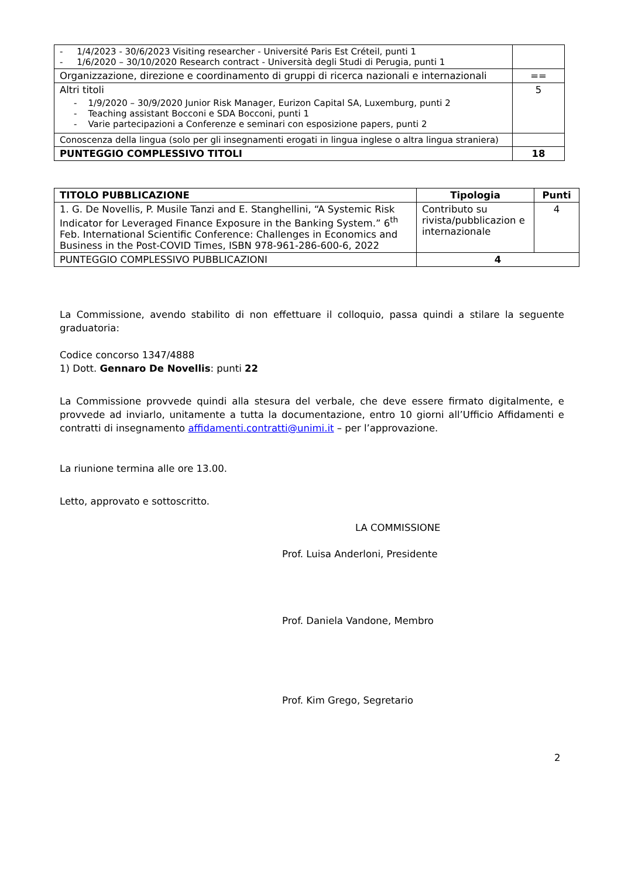| - 1/4/2023 - 30/6/2023 Visiting researcher - Université Paris Est Créteil, punti 1 - 1/6/2020 – 30/10/2020 Research contract - Università degli Studi di Perugia, punti 1 | |
| Organizzazione, direzione e coordinamento di gruppi di ricerca nazionali e internazionali | == |
| Altri titoli - 1/9/2020 – 30/9/2020 Junior Risk Manager, Eurizon Capital SA, Luxemburg, punti 2 - Teaching assistant Bocconi e SDA Bocconi, punti 1 - Varie partecipazioni a Conferenze e seminari con esposizione papers, punti 2 | 5 |
| Conoscenza della lingua (solo per gli insegnamenti erogati in lingua inglese o altra lingua straniera) | |
| PUNTEGGIO COMPLESSIVO TITOLI | 18 |
| TITOLO PUBBLICAZIONE | Tipologia | Punti |
| --- | --- | --- |
| 1. G. De Novellis, P. Musile Tanzi and E. Stanghellini, “A Systemic Risk Indicator for Leveraged Finance Exposure in the Banking System.” 6<sup>th</sup> Feb. International Scientific Conference: Challenges in Economics and Business in the Post-COVID Times, ISBN 978-961-286-600-6, 2022 | Contributo su rivista/pubblicazion e internazionale | 4 |
| PUNTEGGIO COMPLESSIVO PUBBLICAZIONI | 4 | |
La Commissione, avendo stabilito di non effettuare il colloquio, passa quindi a stilare la seguente graduatoria:
Codice concorso 1347/4888
1) Dott. Gennaro De Novellis: punti 22
La Commissione provvede quindi alla stesura del verbale, che deve essere firmato digitalmente, e provvede ad inviarlo, unitamente a tutta la documentazione, entro 10 giorni all’Ufficio Affidamenti e contratti di insegnamento affidamenti.contratti@unimi.it – per l’approvazione.
La riunione termina alle ore 13.00.
Letto, approvato e sottoscritto.
LA COMMISSIONE
Prof. Luisa Anderloni, Presidente
Prof. Daniela Vandone, Membro
Prof. Kim Grego, Segretario
2